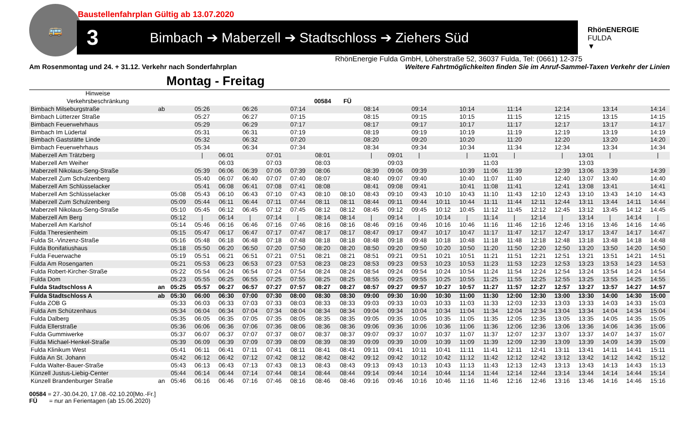Baustellenfahrplan Gültig ab 13.07.2020
🚌
3
Bimbach ➔ Maberzell ➔ Stadtschloss ➔ Ziehers Süd
RhönENERGIE
FULDA
▼
RhönEnergie Fulda GmbH, Löherstraße 52, 36037 Fulda, Tel: (0661) 12-375
Am Rosenmontag und 24. + 31.12. Verkehr nach Sonderfahrplan Weitere Fahrtmöglichkeiten finden Sie im Anruf-Sammel-Taxen Verkehr der Linien
Montag - Freitag
| Hinweise | | | | | | | | | | | | | | | | | | | | | | |
| --- | --- | --- | --- | --- | --- | --- | --- | --- | --- | --- | --- | --- | --- | --- | --- | --- | --- | --- | --- | --- | --- | --- |
| Verkehrsbeschränkung | | | | | | | | 00584 | FÜ | | | | | | | | | | | | | |
| Bimbach Milseburgstraße | ab | | 05:26 | | 06:26 | | 07:14 | | | 08:14 | | 09:14 | | 10:14 | | 11:14 | | 12:14 | | 13:14 | | 14:14 |
| Bimbach Lütterzer Straße | | | 05:27 | | 06:27 | | 07:15 | | | 08:15 | | 09:15 | | 10:15 | | 11:15 | | 12:15 | | 13:15 | | 14:15 |
| Bimbach Feuerwehrhaus | | | 05:29 | | 06:29 | | 07:17 | | | 08:17 | | 09:17 | | 10:17 | | 11:17 | | 12:17 | | 13:17 | | 14:17 |
| Bimbach Im Lüdertal | | | 05:31 | | 06:31 | | 07:19 | | | 08:19 | | 09:19 | | 10:19 | | 11:19 | | 12:19 | | 13:19 | | 14:19 |
| Bimbach Gaststätte Linde | | | 05:32 | | 06:32 | | 07:20 | | | 08:20 | | 09:20 | | 10:20 | | 11:20 | | 12:20 | | 13:20 | | 14:20 |
| Bimbach Feuerwehrhaus | | | 05:34 | | 06:34 | | 07:34 | | | 08:34 | | 09:34 | | 10:34 | | 11:34 | | 12:34 | | 13:34 | | 14:34 |
| Maberzell Am Trätzberg | | | / | 06:01 | | 07:01 | | 08:01 | | / | 09:01 | / | | / | 11:01 | / | | / | 13:01 | / | | / |
| Maberzell Am Weiher | | | | 06:03 | | 07:03 | | 08:03 | | | 09:03 | | | | 11:03 | | | | 13:03 | | | |
| Maberzell Nikolaus-Seng-Straße | | | 05:39 | 06:06 | 06:39 | 07:06 | 07:39 | 08:06 | | 08:39 | 09:06 | 09:39 | | 10:39 | 11:06 | 11:39 | | 12:39 | 13:06 | 13:39 | | 14:39 |
| Maberzell Zum Schulzenberg | | | 05:40 | 06:07 | 06:40 | 07:07 | 07:40 | 08:07 | | 08:40 | 09:07 | 09:40 | | 10:40 | 11:07 | 11:40 | | 12:40 | 13:07 | 13:40 | | 14:40 |
| Maberzell Am Schlüsselacker | | | 05:41 | 06:08 | 06:41 | 07:08 | 07:41 | 08:08 | | 08:41 | 09:08 | 09:41 | | 10:41 | 11:08 | 11:41 | | 12:41 | 13:08 | 13:41 | | 14:41 |
| Maberzell Am Schlüsselacker | | 05:08 | 05:43 | 06:10 | 06:43 | 07:10 | 07:43 | 08:10 | 08:10 | 08:43 | 09:10 | 09:43 | 10:10 | 10:43 | 11:10 | 11:43 | 12:10 | 12:43 | 13:10 | 13:43 | 14:10 | 14:43 |
| Maberzell Zum Schulzenberg | | 05:09 | 05:44 | 06:11 | 06:44 | 07:11 | 07:44 | 08:11 | 08:11 | 08:44 | 09:11 | 09:44 | 10:11 | 10:44 | 11:11 | 11:44 | 12:11 | 12:44 | 13:11 | 13:44 | 14:11 | 14:44 |
| Maberzell Nikolaus-Seng-Straße | | 05:10 | 05:45 | 06:12 | 06:45 | 07:12 | 07:45 | 08:12 | 08:12 | 08:45 | 09:12 | 09:45 | 10:12 | 10:45 | 11:12 | 11:45 | 12:12 | 12:45 | 13:12 | 13:45 | 14:12 | 14:45 |
| Maberzell Am Berg | | 05:12 | / | 06:14 | / | 07:14 | / | 08:14 | 08:14 | / | 09:14 | / | 10:14 | / | 11:14 | / | 12:14 | / | 13:14 | / | 14:14 | / |
| Maberzell Am Karlshof | | 05:14 | 05:46 | 06:16 | 06:46 | 07:16 | 07:46 | 08:16 | 08:16 | 08:46 | 09:16 | 09:46 | 10:16 | 10:46 | 11:16 | 11:46 | 12:16 | 12:46 | 13:16 | 13:46 | 14:16 | 14:46 |
| Fulda Theresienheim | | 05:15 | 05:47 | 06:17 | 06:47 | 07:17 | 07:47 | 08:17 | 08:17 | 08:47 | 09:17 | 09:47 | 10:17 | 10:47 | 11:17 | 11:47 | 12:17 | 12:47 | 13:17 | 13:47 | 14:17 | 14:47 |
| Fulda St.-Vinzenz-Straße | | 05:16 | 05:48 | 06:18 | 06:48 | 07:18 | 07:48 | 08:18 | 08:18 | 08:48 | 09:18 | 09:48 | 10:18 | 10:48 | 11:18 | 11:48 | 12:18 | 12:48 | 13:18 | 13:48 | 14:18 | 14:48 |
| Fulda Bonifatiushaus | | 05:18 | 05:50 | 06:20 | 06:50 | 07:20 | 07:50 | 08:20 | 08:20 | 08:50 | 09:20 | 09:50 | 10:20 | 10:50 | 11:20 | 11:50 | 12:20 | 12:50 | 13:20 | 13:50 | 14:20 | 14:50 |
| Fulda Feuerwache | | 05:19 | 05:51 | 06:21 | 06:51 | 07:21 | 07:51 | 08:21 | 08:21 | 08:51 | 09:21 | 09:51 | 10:21 | 10:51 | 11:21 | 11:51 | 12:21 | 12:51 | 13:21 | 13:51 | 14:21 | 14:51 |
| Fulda Am Rosengarten | | 05:21 | 05:53 | 06:23 | 06:53 | 07:23 | 07:53 | 08:23 | 08:23 | 08:53 | 09:23 | 09:53 | 10:23 | 10:53 | 11:23 | 11:53 | 12:23 | 12:53 | 13:23 | 13:53 | 14:23 | 14:53 |
| Fulda Robert-Kircher-Straße | | 05:22 | 05:54 | 06:24 | 06:54 | 07:24 | 07:54 | 08:24 | 08:24 | 08:54 | 09:24 | 09:54 | 10:24 | 10:54 | 11:24 | 11:54 | 12:24 | 12:54 | 13:24 | 13:54 | 14:24 | 14:54 |
| Fulda Dom | | 05:23 | 05:55 | 06:25 | 06:55 | 07:25 | 07:55 | 08:25 | 08:25 | 08:55 | 09:25 | 09:55 | 10:25 | 10:55 | 11:25 | 11:55 | 12:25 | 12:55 | 13:25 | 13:55 | 14:25 | 14:55 |
| Fulda Stadtschloss A | an | 05:25 | 05:57 | 06:27 | 06:57 | 07:27 | 07:57 | 08:27 | 08:27 | 08:57 | 09:27 | 09:57 | 10:27 | 10:57 | 11:27 | 11:57 | 12:27 | 12:57 | 13:27 | 13:57 | 14:27 | 14:57 |
| Fulda Stadtschloss A | ab | 05:30 | 06:00 | 06:30 | 07:00 | 07:30 | 08:00 | 08:30 | 08:30 | 09:00 | 09:30 | 10:00 | 10:30 | 11:00 | 11:30 | 12:00 | 12:30 | 13:00 | 13:30 | 14:00 | 14:30 | 15:00 |
| Fulda ZOB G | | 05:33 | 06:03 | 06:33 | 07:03 | 07:33 | 08:03 | 08:33 | 08:33 | 09:03 | 09:33 | 10:03 | 10:33 | 11:03 | 11:33 | 12:03 | 12:33 | 13:03 | 13:33 | 14:03 | 14:33 | 15:03 |
| Fulda Am Schützenhaus | | 05:34 | 06:04 | 06:34 | 07:04 | 07:34 | 08:04 | 08:34 | 08:34 | 09:04 | 09:34 | 10:04 | 10:34 | 11:04 | 11:34 | 12:04 | 12:34 | 13:04 | 13:34 | 14:04 | 14:34 | 15:04 |
| Fulda Dalberg | | 05:35 | 06:05 | 06:35 | 07:05 | 07:35 | 08:05 | 08:35 | 08:35 | 09:05 | 09:35 | 10:05 | 10:35 | 11:05 | 11:35 | 12:05 | 12:35 | 13:05 | 13:35 | 14:05 | 14:35 | 15:05 |
| Fulda Ellerstraße | | 05:36 | 06:06 | 06:36 | 07:06 | 07:36 | 08:06 | 08:36 | 08:36 | 09:06 | 09:36 | 10:06 | 10:36 | 11:06 | 11:36 | 12:06 | 12:36 | 13:06 | 13:36 | 14:06 | 14:36 | 15:06 |
| Fulda Gummiwerke | | 05:37 | 06:07 | 06:37 | 07:07 | 07:37 | 08:07 | 08:37 | 08:37 | 09:07 | 09:37 | 10:07 | 10:37 | 11:07 | 11:37 | 12:07 | 12:37 | 13:07 | 13:37 | 14:07 | 14:37 | 15:07 |
| Fulda Michael-Henkel-Straße | | 05:39 | 06:09 | 06:39 | 07:09 | 07:39 | 08:09 | 08:39 | 08:39 | 09:09 | 09:39 | 10:09 | 10:39 | 11:09 | 11:39 | 12:09 | 12:39 | 13:09 | 13:39 | 14:09 | 14:39 | 15:09 |
| Fulda Klinikum West | | 05:41 | 06:11 | 06:41 | 07:11 | 07:41 | 08:11 | 08:41 | 08:41 | 09:11 | 09:41 | 10:11 | 10:41 | 11:11 | 11:41 | 12:11 | 12:41 | 13:11 | 13:41 | 14:11 | 14:41 | 15:11 |
| Fulda An St. Johann | | 05:42 | 06:12 | 06:42 | 07:12 | 07:42 | 08:12 | 08:42 | 08:42 | 09:12 | 09:42 | 10:12 | 10:42 | 11:12 | 11:42 | 12:12 | 12:42 | 13:12 | 13:42 | 14:12 | 14:42 | 15:12 |
| Fulda Walter-Bauer-Straße | | 05:43 | 06:13 | 06:43 | 07:13 | 07:43 | 08:13 | 08:43 | 08:43 | 09:13 | 09:43 | 10:13 | 10:43 | 11:13 | 11:43 | 12:13 | 12:43 | 13:13 | 13:43 | 14:13 | 14:43 | 15:13 |
| Künzell Justus-Liebig-Center | | 05:44 | 06:14 | 06:44 | 07:14 | 07:44 | 08:14 | 08:44 | 08:44 | 09:14 | 09:44 | 10:14 | 10:44 | 11:14 | 11:44 | 12:14 | 12:44 | 13:14 | 13:44 | 14:14 | 14:44 | 15:14 |
| Künzell Brandenburger Straße | an | 05:46 | 06:16 | 06:46 | 07:16 | 07:46 | 08:16 | 08:46 | 08:46 | 09:16 | 09:46 | 10:16 | 10:46 | 11:16 | 11:46 | 12:16 | 12:46 | 13:16 | 13:46 | 14:16 | 14:46 | 15:16 |
00584 = 27.-30.04.20, 17.08.-02.10.20[Mo.-Fr.]
FÜ = nur an Ferientagen (ab 15.06.2020)